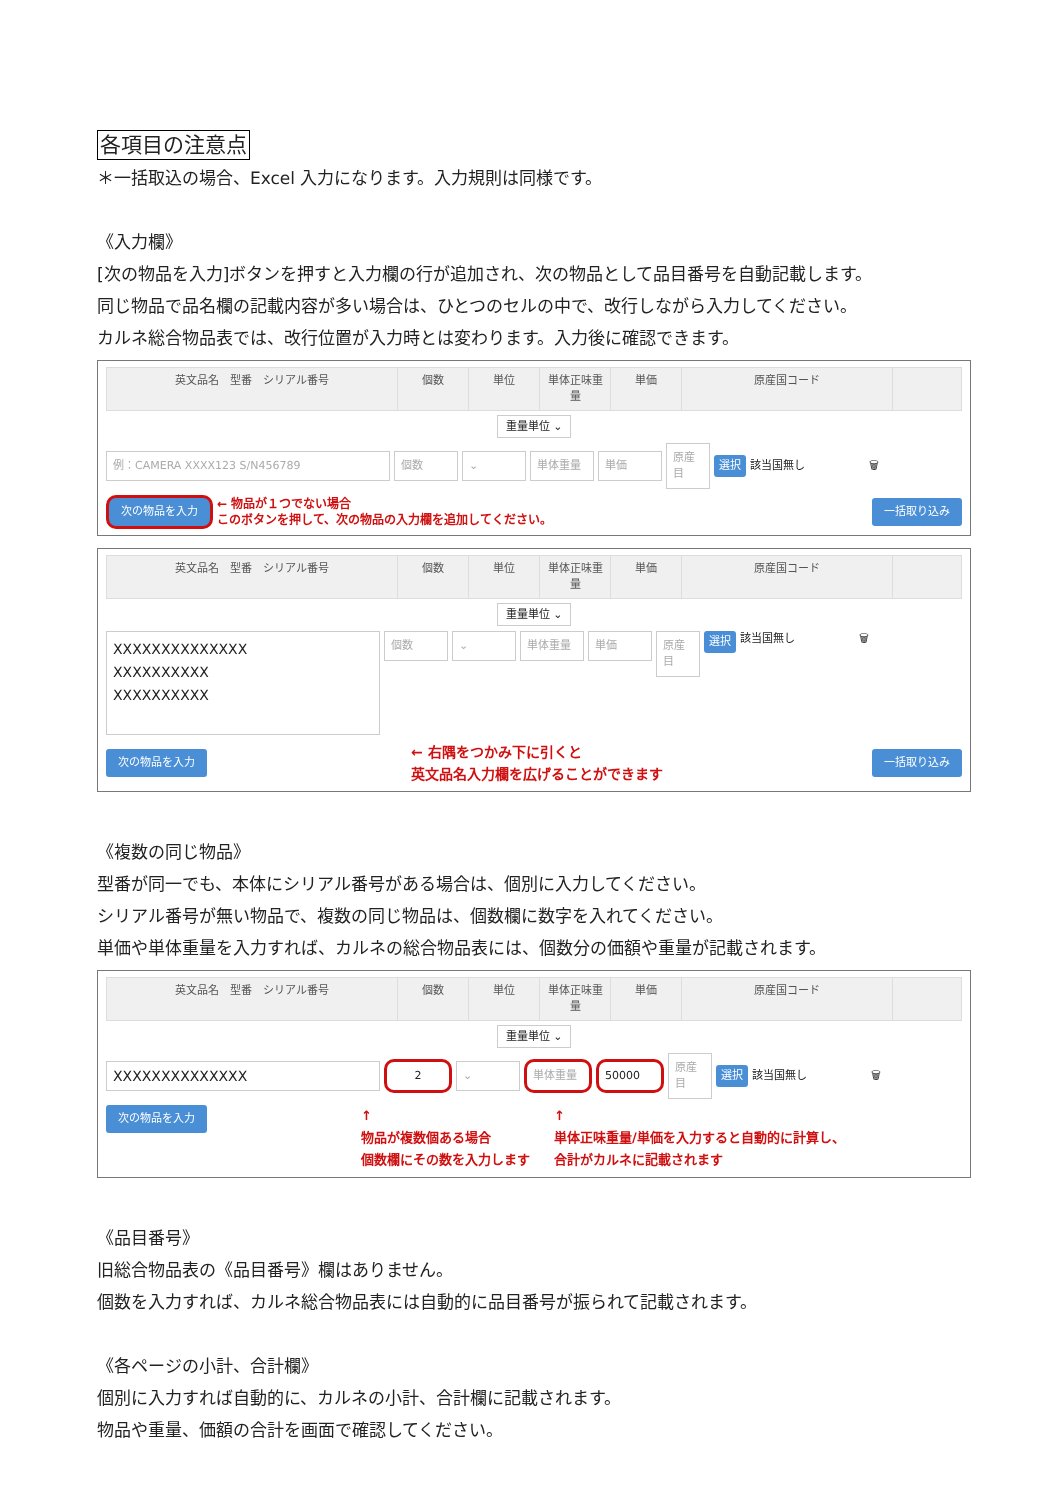各項目の注意点
＊一括取込の場合、Excel 入力になります。入力規則は同様です。
《入力欄》
[次の物品を入力]ボタンを押すと入力欄の行が追加され、次の物品として品目番号を自動記載します。
同じ物品で品名欄の記載内容が多い場合は、ひとつのセルの中で、改行しながら入力してください。
カルネ総合物品表では、改行位置が入力時とは変わります。入力後に確認できます。
英文品名　型番　シリアル番号 個数 単位 単体正味重量
単価 原産国コード
重量単位 ⌄
例：CAMERA XXXX123 S/N456789 個数 ⌄ 単体重量 単価
原産目
選択 該当国無し 🗑
次の物品を入力 ← 物品が１つでない場合
このボタンを押して、次の物品の入力欄を追加してください。 一括取り込み
英文品名　型番　シリアル番号 個数 単位 単体正味重量
単価 原産国コード
重量単位 ⌄
XXXXXXXXXXXXXX
XXXXXXXXXX
XXXXXXXXXX
個数 ⌄ 単体重量 単価 原産目
選択 該当国無し 🗑
次の物品を入力 ← 右隅をつかみ下に引くと
英文品名入力欄を広げることができます 一括取り込み
《複数の同じ物品》
型番が同一でも、本体にシリアル番号がある場合は、個別に入力してください。
シリアル番号が無い物品で、複数の同じ物品は、個数欄に数字を入れてください。
単価や単体重量を入力すれば、カルネの総合物品表には、個数分の価額や重量が記載されます。
英文品名　型番　シリアル番号 個数 単位 単体正味重量
単価 原産国コード
重量単位 ⌄
XXXXXXXXXXXXXX
2 ⌄ 単体重量 50000
原産目
選択 該当国無し 🗑
次の物品を入力 ↑
物品が複数個ある場合
個数欄にその数を入力します ↑
単体正味重量/単価を入力すると自動的に計算し、
合計がカルネに記載されます
《品目番号》
旧総合物品表の《品目番号》欄はありません。
個数を入力すれば、カルネ総合物品表には自動的に品目番号が振られて記載されます。
《各ページの小計、合計欄》
個別に入力すれば自動的に、カルネの小計、合計欄に記載されます。
物品や重量、価額の合計を画面で確認してください。